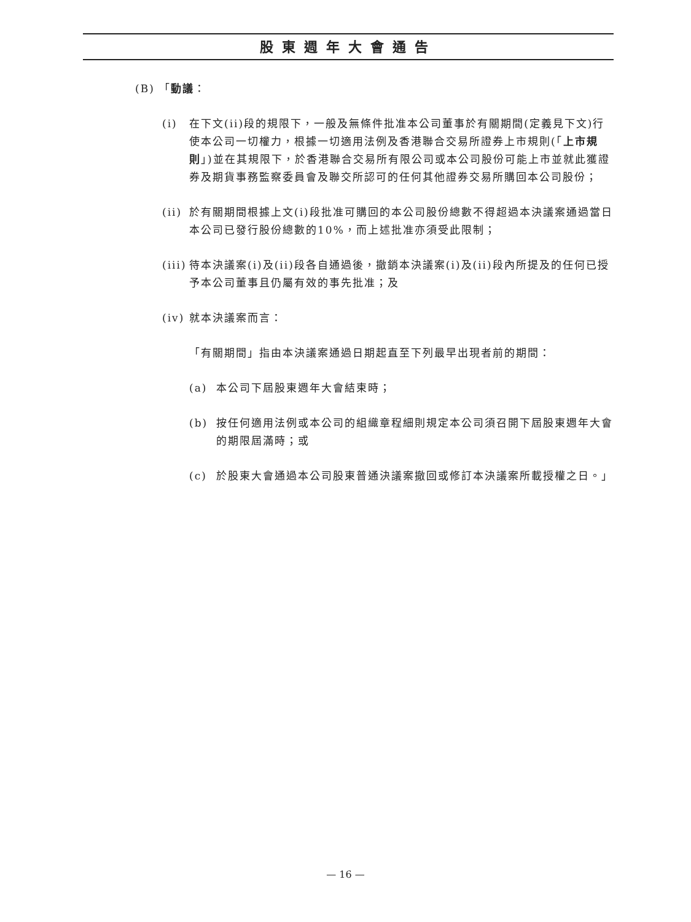股東週年大會通告
(B) 「動議：
(i) 在下文(ii)段的規限下，一般及無條件批准本公司董事於有關期間(定義見下文)行使本公司一切權力，根據一切適用法例及香港聯合交易所證券上市規則(「上市規則」)並在其規限下，於香港聯合交易所有限公司或本公司股份可能上市並就此獲證券及期貨事務監察委員會及聯交所認可的任何其他證券交易所購回本公司股份；
(ii) 於有關期間根據上文(i)段批准可購回的本公司股份總數不得超過本決議案通過當日本公司已發行股份總數的10%，而上述批准亦須受此限制；
(iii) 待本決議案(i)及(ii)段各自通過後，撤銷本決議案(i)及(ii)段內所提及的任何已授予本公司董事且仍屬有效的事先批准；及
(iv) 就本決議案而言：
「有關期間」指由本決議案通過日期起直至下列最早出現者前的期間：
(a) 本公司下屆股東週年大會結束時；
(b) 按任何適用法例或本公司的組織章程細則規定本公司須召開下屆股東週年大會的期限屆滿時；或
(c) 於股東大會通過本公司股東普通決議案撤回或修訂本決議案所載授權之日。」
— 16 —